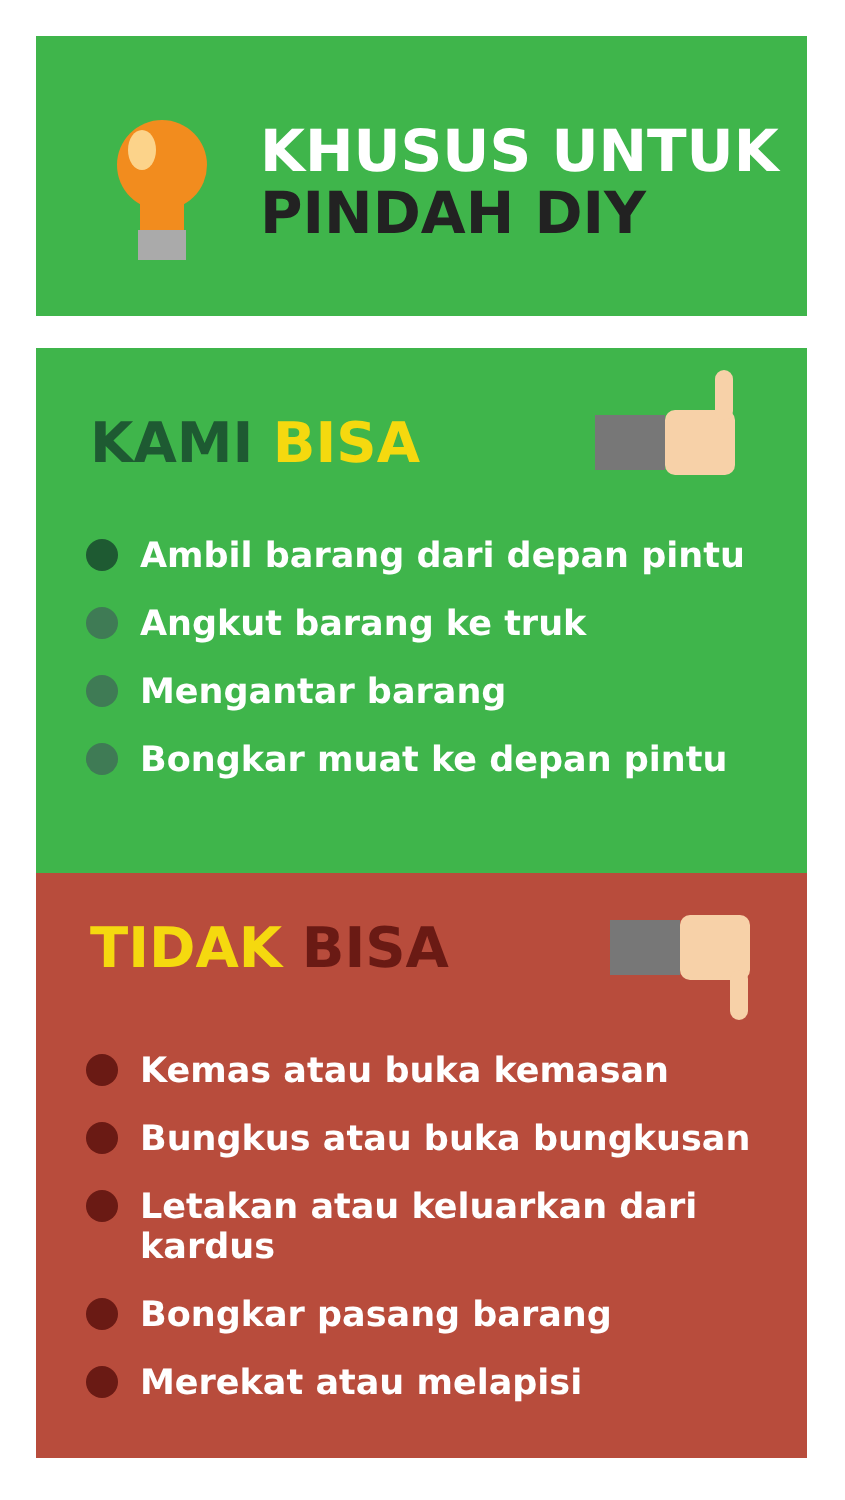KHUSUS UNTUK
PINDAH DIY
KAMI BISA
Ambil barang dari depan pintu
Angkut barang ke truk
Mengantar barang
Bongkar muat ke depan pintu
TIDAK BISA
Kemas atau buka kemasan
Bungkus atau buka bungkusan
Letakan atau keluarkan dari kardus
Bongkar pasang barang
Merekat atau melapisi